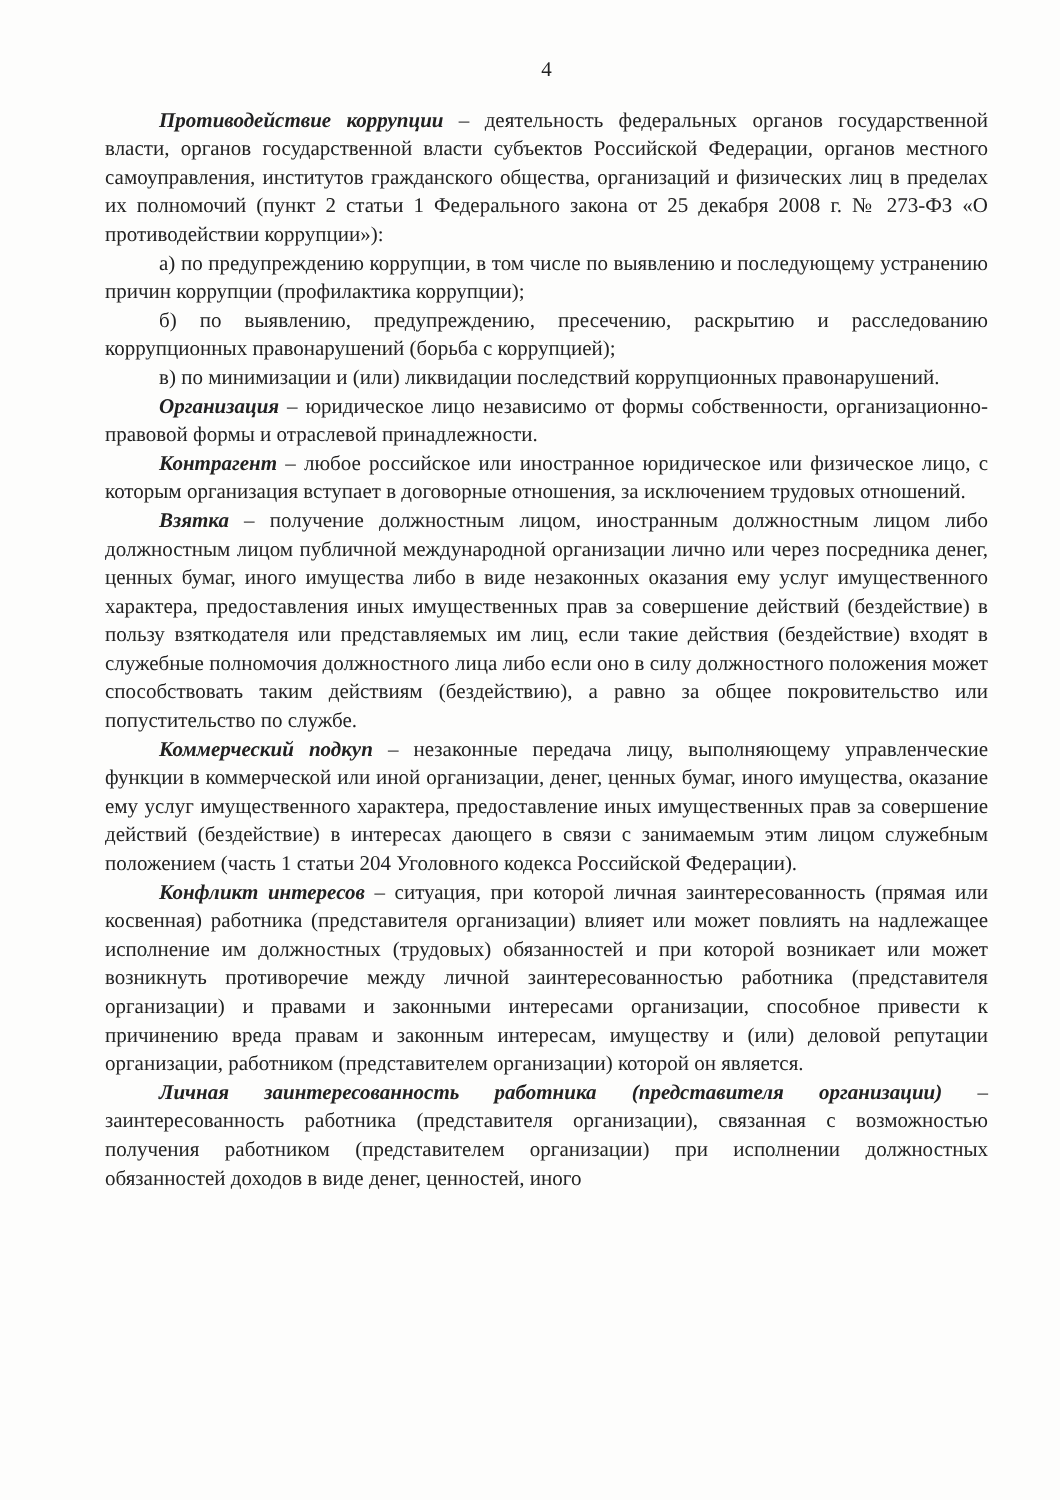4
Противодействие коррупции – деятельность федеральных органов государственной власти, органов государственной власти субъектов Российской Федерации, органов местного самоуправления, институтов гражданского общества, организаций и физических лиц в пределах их полномочий (пункт 2 статьи 1 Федерального закона от 25 декабря 2008 г. № 273-ФЗ «О противодействии коррупции»):
а) по предупреждению коррупции, в том числе по выявлению и последующему устранению причин коррупции (профилактика коррупции);
б) по выявлению, предупреждению, пресечению, раскрытию и расследованию коррупционных правонарушений (борьба с коррупцией);
в) по минимизации и (или) ликвидации последствий коррупционных правонарушений.
Организация – юридическое лицо независимо от формы собственности, организационно-правовой формы и отраслевой принадлежности.
Контрагент – любое российское или иностранное юридическое или физическое лицо, с которым организация вступает в договорные отношения, за исключением трудовых отношений.
Взятка – получение должностным лицом, иностранным должностным лицом либо должностным лицом публичной международной организации лично или через посредника денег, ценных бумаг, иного имущества либо в виде незаконных оказания ему услуг имущественного характера, предоставления иных имущественных прав за совершение действий (бездействие) в пользу взяткодателя или представляемых им лиц, если такие действия (бездействие) входят в служебные полномочия должностного лица либо если оно в силу должностного положения может способствовать таким действиям (бездействию), а равно за общее покровительство или попустительство по службе.
Коммерческий подкуп – незаконные передача лицу, выполняющему управленческие функции в коммерческой или иной организации, денег, ценных бумаг, иного имущества, оказание ему услуг имущественного характера, предоставление иных имущественных прав за совершение действий (бездействие) в интересах дающего в связи с занимаемым этим лицом служебным положением (часть 1 статьи 204 Уголовного кодекса Российской Федерации).
Конфликт интересов – ситуация, при которой личная заинтересованность (прямая или косвенная) работника (представителя организации) влияет или может повлиять на надлежащее исполнение им должностных (трудовых) обязанностей и при которой возникает или может возникнуть противоречие между личной заинтересованностью работника (представителя организации) и правами и законными интересами организации, способное привести к причинению вреда правам и законным интересам, имуществу и (или) деловой репутации организации, работником (представителем организации) которой он является.
Личная заинтересованность работника (представителя организации) – заинтересованность работника (представителя организации), связанная с возможностью получения работником (представителем организации) при исполнении должностных обязанностей доходов в виде денег, ценностей, иного